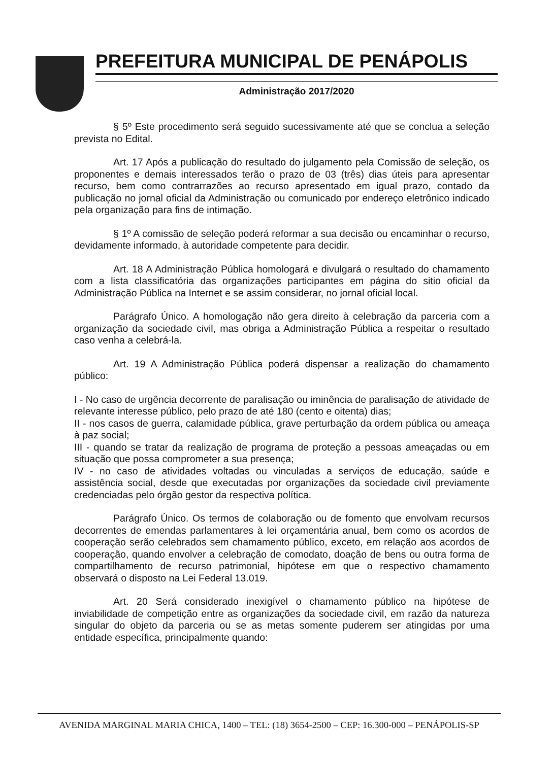PREFEITURA MUNICIPAL DE PENÁPOLIS
Administração 2017/2020
§ 5º Este procedimento será seguido sucessivamente até que se conclua a seleção prevista no Edital.
Art. 17 Após a publicação do resultado do julgamento pela Comissão de seleção, os proponentes e demais interessados terão o prazo de 03 (três) dias úteis para apresentar recurso, bem como contrarrazões ao recurso apresentado em igual prazo, contado da publicação no jornal oficial da Administração ou comunicado por endereço eletrônico indicado pela organização para fins de intimação.
§ 1º A comissão de seleção poderá reformar a sua decisão ou encaminhar o recurso, devidamente informado, à autoridade competente para decidir.
Art. 18 A Administração Pública homologará e divulgará o resultado do chamamento com a lista classificatória das organizações participantes em página do sitio oficial da Administração Pública na Internet e se assim considerar, no jornal oficial local.
Parágrafo Único. A homologação não gera direito à celebração da parceria com a organização da sociedade civil, mas obriga a Administração Pública a respeitar o resultado caso venha a celebrá-la.
Art. 19 A Administração Pública poderá dispensar a realização do chamamento público:
I - No caso de urgência decorrente de paralisação ou iminência de paralisação de atividade de relevante interesse público, pelo prazo de até 180 (cento e oitenta) dias;
II - nos casos de guerra, calamidade pública, grave perturbação da ordem pública ou ameaça à paz social;
III - quando se tratar da realização de programa de proteção a pessoas ameaçadas ou em situação que possa comprometer a sua presença;
IV - no caso de atividades voltadas ou vinculadas a serviços de educação, saúde e assistência social, desde que executadas por organizações da sociedade civil previamente credenciadas pelo órgão gestor da respectiva política.
Parágrafo Único. Os termos de colaboração ou de fomento que envolvam recursos decorrentes de emendas parlamentares à lei orçamentária anual, bem como os acordos de cooperação serão celebrados sem chamamento público, exceto, em relação aos acordos de cooperação, quando envolver a celebração de comodato, doação de bens ou outra forma de compartilhamento de recurso patrimonial, hipótese em que o respectivo chamamento observará o disposto na Lei Federal 13.019.
Art. 20 Será considerado inexigível o chamamento público na hipótese de inviabilidade de competição entre as organizações da sociedade civil, em razão da natureza singular do objeto da parceria ou se as metas somente puderem ser atingidas por uma entidade específica, principalmente quando:
AVENIDA MARGINAL MARIA CHICA, 1400 – TEL: (18) 3654-2500 – CEP: 16.300-000 – PENÁPOLIS-SP